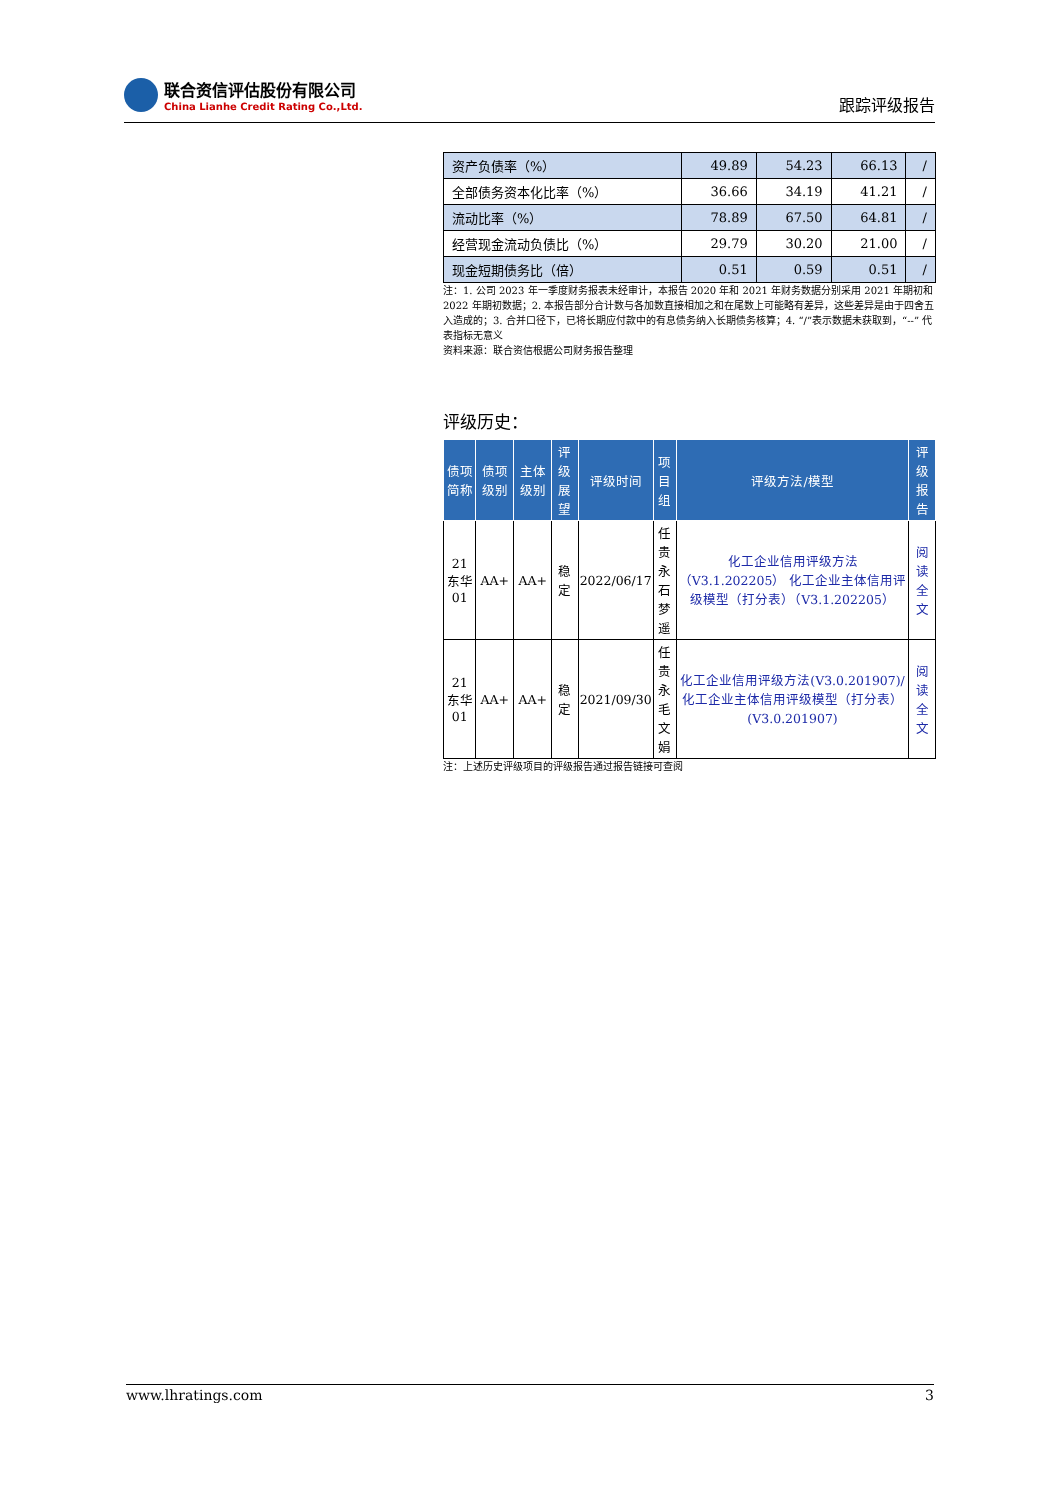联合资信评估股份有限公司
China Lianhe Credit Rating Co.,Ltd.
跟踪评级报告
| 资产负债率（%） | 49.89 | 54.23 | 66.13 | / |
| 全部债务资本化比率（%） | 36.66 | 34.19 | 41.21 | / |
| 流动比率（%） | 78.89 | 67.50 | 64.81 | / |
| 经营现金流动负债比（%） | 29.79 | 30.20 | 21.00 | / |
| 现金短期债务比（倍） | 0.51 | 0.59 | 0.51 | / |
注：1. 公司 2023 年一季度财务报表未经审计，本报告 2020 年和 2021 年财务数据分别采用 2021 年期初和 2022 年期初数据；2. 本报告部分合计数与各加数直接相加之和在尾数上可能略有差异，这些差异是由于四舍五入造成的；3. 合并口径下，已将长期应付款中的有息债务纳入长期债务核算；4. “/”表示数据未获取到，“--” 代表指标无意义
资料来源：联合资信根据公司财务报告整理
评级历史：
| 债项简称 | 债项级别 | 主体级别 | 评级展望 | 评级时间 | 项目组 | 评级方法/模型 | 评级报告 |
| --- | --- | --- | --- | --- | --- | --- | --- |
| 21 东华 01 | AA+ | AA+ | 稳定 | 2022/06/17 | 任贵永 石梦遥 | 化工企业信用评级方法（V3.1.202205） 化工企业主体信用评级模型（打分表）（V3.1.202205） | 阅读全文 |
| 21 东华 01 | AA+ | AA+ | 稳定 | 2021/09/30 | 任贵永 毛文娟 | 化工企业信用评级方法(V3.0.201907)/化工企业主体信用评级模型（打分表）(V3.0.201907) | 阅读全文 |
注：上述历史评级项目的评级报告通过报告链接可查阅
www.lhratings.com 3